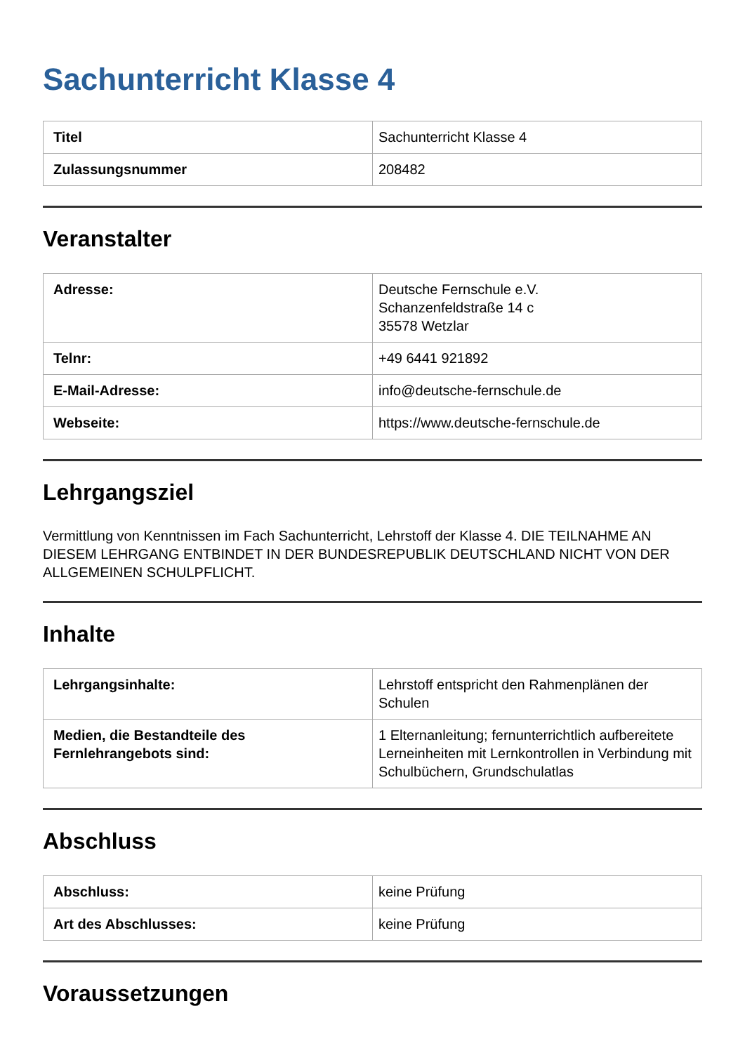Sachunterricht Klasse 4
| Titel | Sachunterricht Klasse 4 |
| Zulassungsnummer | 208482 |
Veranstalter
| Adresse: | Deutsche Fernschule e.V. Schanzenfeldstraße 14 c 35578 Wetzlar |
| Telnr: | +49 6441 921892 |
| E-Mail-Adresse: | info@deutsche-fernschule.de |
| Webseite: | https://www.deutsche-fernschule.de |
Lehrgangsziel
Vermittlung von Kenntnissen im Fach Sachunterricht, Lehrstoff der Klasse 4. DIE TEILNAHME AN DIESEM LEHRGANG ENTBINDET IN DER BUNDESREPUBLIK DEUTSCHLAND NICHT VON DER ALLGEMEINEN SCHULPFLICHT.
Inhalte
| Lehrgangsinhalte: | Lehrstoff entspricht den Rahmenplänen der Schulen |
| Medien, die Bestandteile des Fernlehrangebots sind: | 1 Elternanleitung; fernunterrichtlich aufbereitete Lerneinheiten mit Lernkontrollen in Verbindung mit Schulbüchern, Grundschulatlas |
Abschluss
| Abschluss: | keine Prüfung |
| Art des Abschlusses: | keine Prüfung |
Voraussetzungen